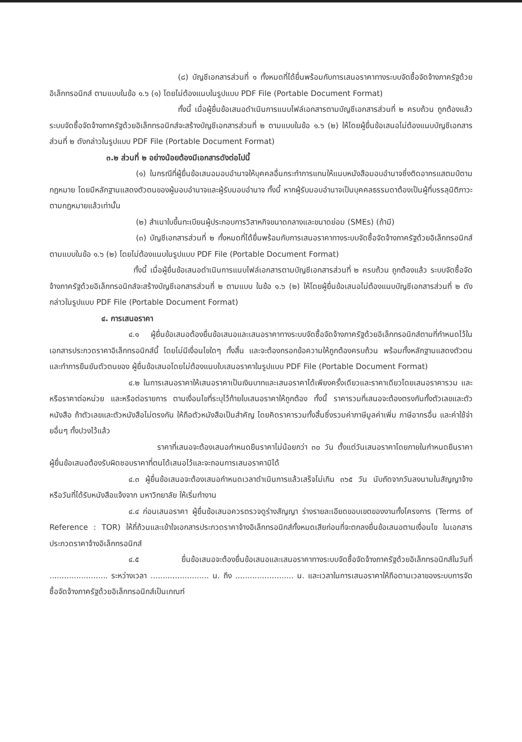(๘) บัญชีเอกสารส่วนที่ ๑ ทั้งหมดที่ได้ยื่นพร้อมกับการเสนอราคาทางระบบจัดซื้อจัดจ้างภาครัฐด้วยอิเล็กทรอนิกส์ ตามแบบในข้อ ๑.๖ (๑) โดยไม่ต้องแนบในรูปแบบ PDF File (Portable Document Format)
ทั้งนี้ เมื่อผู้ยื่นข้อเสนอดำเนินการแนบไฟล์เอกสารตามบัญชีเอกสารส่วนที่ ๒ ครบถ้วน ถูกต้องแล้ว ระบบจัดซื้อจัดจ้างภาครัฐด้วยอิเล็กทรอนิกส์จะสร้างบัญชีเอกสารส่วนที่ ๒ ตามแบบในข้อ ๑.๖ (๒) ให้โดยผู้ยื่นข้อเสนอไม่ต้องแนบบัญชีเอกสารส่วนที่ ๒ ดังกล่าวในรูปแบบ PDF File (Portable Document Format)
๓.๒ ส่วนที่ ๒ อย่างน้อยต้องมีเอกสารดังต่อไปนี้
(๑) ในกรณีที่ผู้ยื่นข้อเสนอมอบอำนาจให้บุคคลอื่นกระทำการแทนให้แนบหนังสือมอบอำนาจซึ่งติดอากรแสตมป์ตามกฎหมาย โดยมีหลักฐานแสดงตัวตนของผู้มอบอำนาจและผู้รับมอบอำนาจ ทั้งนี้ หากผู้รับมอบอำนาจเป็นบุคคลธรรมดาต้องเป็นผู้ที่บรรลุนิติภาวะตามกฎหมายแล้วเท่านั้น
(๒) สำเนาใบขึ้นทะเบียนผู้ประกอบการวิสาหกิจขนาดกลางและขนาดย่อม (SMEs) (ถ้ามี)
(๓) บัญชีเอกสารส่วนที่ ๒ ทั้งหมดที่ได้ยื่นพร้อมกับการเสนอราคาทางระบบจัดซื้อจัดจ้างภาครัฐด้วยอิเล็กทรอนิกส์ ตามแบบในข้อ ๑.๖ (๒) โดยไม่ต้องแนบในรูปแบบ PDF File (Portable Document Format)
ทั้งนี้ เมื่อผู้ยื่นข้อเสนอดำเนินการแนบไฟล์เอกสารตามบัญชีเอกสารส่วนที่ ๒ ครบถ้วน ถูกต้องแล้ว ระบบจัดซื้อจัดจ้างภาครัฐด้วยอิเล็กทรอนิกส์จะสร้างบัญชีเอกสารส่วนที่ ๒ ตามแบบ ในข้อ ๑.๖ (๒) ให้โดยผู้ยื่นข้อเสนอไม่ต้องแนบบัญชีเอกสารส่วนที่ ๒ ดังกล่าวในรูปแบบ PDF File (Portable Document Format)
๔. การเสนอราคา
๔.๑ ผู้ยื่นข้อเสนอต้องยื่นข้อเสนอและเสนอราคาทางระบบจัดซื้อจัดจ้างภาครัฐด้วยอิเล็กทรอนิกส์ตามที่กำหนดไว้ในเอกสารประกวดราคาอิเล็กทรอนิกส์นี้ โดยไม่มีเงื่อนไขใดๆ ทั้งสิ้น และจะต้องกรอกข้อความให้ถูกต้องครบถ้วน พร้อมทั้งหลักฐานแสดงตัวตนและทำการยืนยันตัวตนของ ผู้ยื่นข้อเสนอโดยไม่ต้องแนบใบเสนอราคาในรูปแบบ PDF File (Portable Document Format)
๔.๒ ในการเสนอราคาให้เสนอราคาเป็นเงินบาทและเสนอราคาได้เพียงครั้งเดียวและราคาเดียวโดยเสนอราคารวม และหรือราคาต่อหน่วย และหรือต่อรายการ ตามเงื่อนไขที่ระบุไว้ท้ายใบเสนอราคาให้ถูกต้อง ทั้งนี้ ราคารวมที่เสนอจะต้องตรงกันทั้งตัวเลขและตัวหนังสือ ถ้าตัวเลขและตัวหนังสือไม่ตรงกัน ให้ถือตัวหนังสือเป็นสำคัญ โดยคิดราคารวมทั้งสิ้นซึ่งรวมค่าภาษีมูลค่าเพิ่ม ภาษีอากรอื่น และค่าใช้จ่ายอื่นๆ ทั้งปวงไว้แล้ว
ราคาที่เสนอจะต้องเสนอกำหนดยืนราคาไม่น้อยกว่า ๓๐ วัน ตั้งแต่วันเสนอราคาโดยภายในกำหนดยืนราคา ผู้ยื่นข้อเสนอต้องรับผิดชอบราคาที่ตนได้เสนอไว้และจะถอนการเสนอราคามิได้
๔.๓ ผู้ยื่นข้อเสนอจะต้องเสนอกำหนดเวลาดำเนินการแล้วเสร็จไม่เกิน ๓๖๕ วัน นับถัดจากวันลงนามในสัญญาจ้าง หรือวันที่ได้รับหนังสือแจ้งจาก มหาวิทยาลัย ให้เริ่มทำงาน
๔.๔ ก่อนเสนอราคา ผู้ยื่นข้อเสนอควรตรวจดูร่างสัญญา ร่างรายละเอียดขอบเขตของงานทั้งโครงการ (Terms of Reference : TOR) ให้ถี่ถ้วนและเข้าใจเอกสารประกวดราคาจ้างอิเล็กทรอนิกส์ทั้งหมดเสียก่อนที่จะตกลงยื่นข้อเสนอตามเงื่อนไข ในเอกสารประกวดราคาจ้างอิเล็กทรอนิกส์
๔.๕ ยื่นข้อเสนอจะต้องยื่นข้อเสนอและเสนอราคาทางระบบจัดซื้อจัดจ้างภาครัฐด้วยอิเล็กทรอนิกส์ในวันที่ ........................ ระหว่างเวลา ........................ น. ถึง ........................ น. และเวลาในการเสนอราคาให้ถือตามเวลาของระบบการจัดซื้อจัดจ้างภาครัฐด้วยอิเล็กทรอนิกส์เป็นเกณฑ์